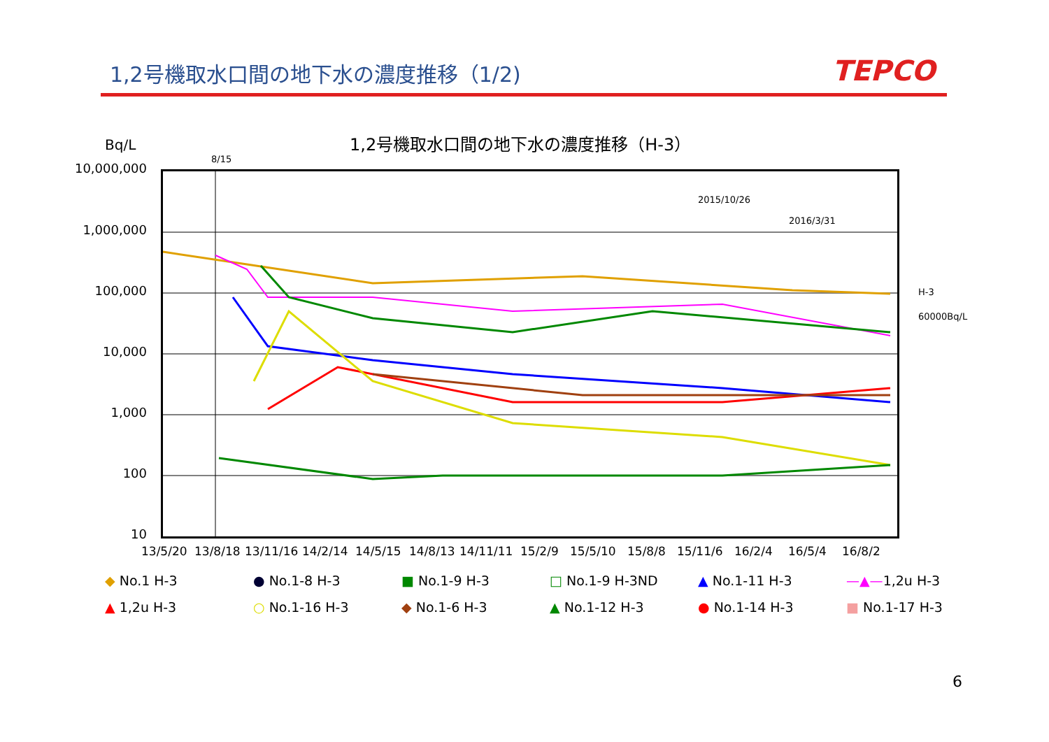1,2号機取水口間の地下水の濃度推移（1/2)
TEPCO
Bq/L
1,2号機取水口間の地下水の濃度推移（H-3）
8/15
10,000,000
1,000,000
100,000
10,000
1,000
100
10
2015/10/26
2016/3/31
H-3
60000Bq/L
13/5/20 13/8/18 13/11/16 14/2/14 14/5/15 14/8/13 14/11/11 15/2/9 15/5/10 15/8/8 15/11/6 16/2/4 16/5/4 16/8/2
◆ No.1 H-3
● No.1-8 H-3
■ No.1-9 H-3
□ No.1-9 H-3ND
▲ No.1-11 H-3
—▲—1,2u H-3
▲ 1,2u H-3
○ No.1-16 H-3
◆ No.1-6 H-3
▲ No.1-12 H-3
● No.1-14 H-3
■ No.1-17 H-3
6